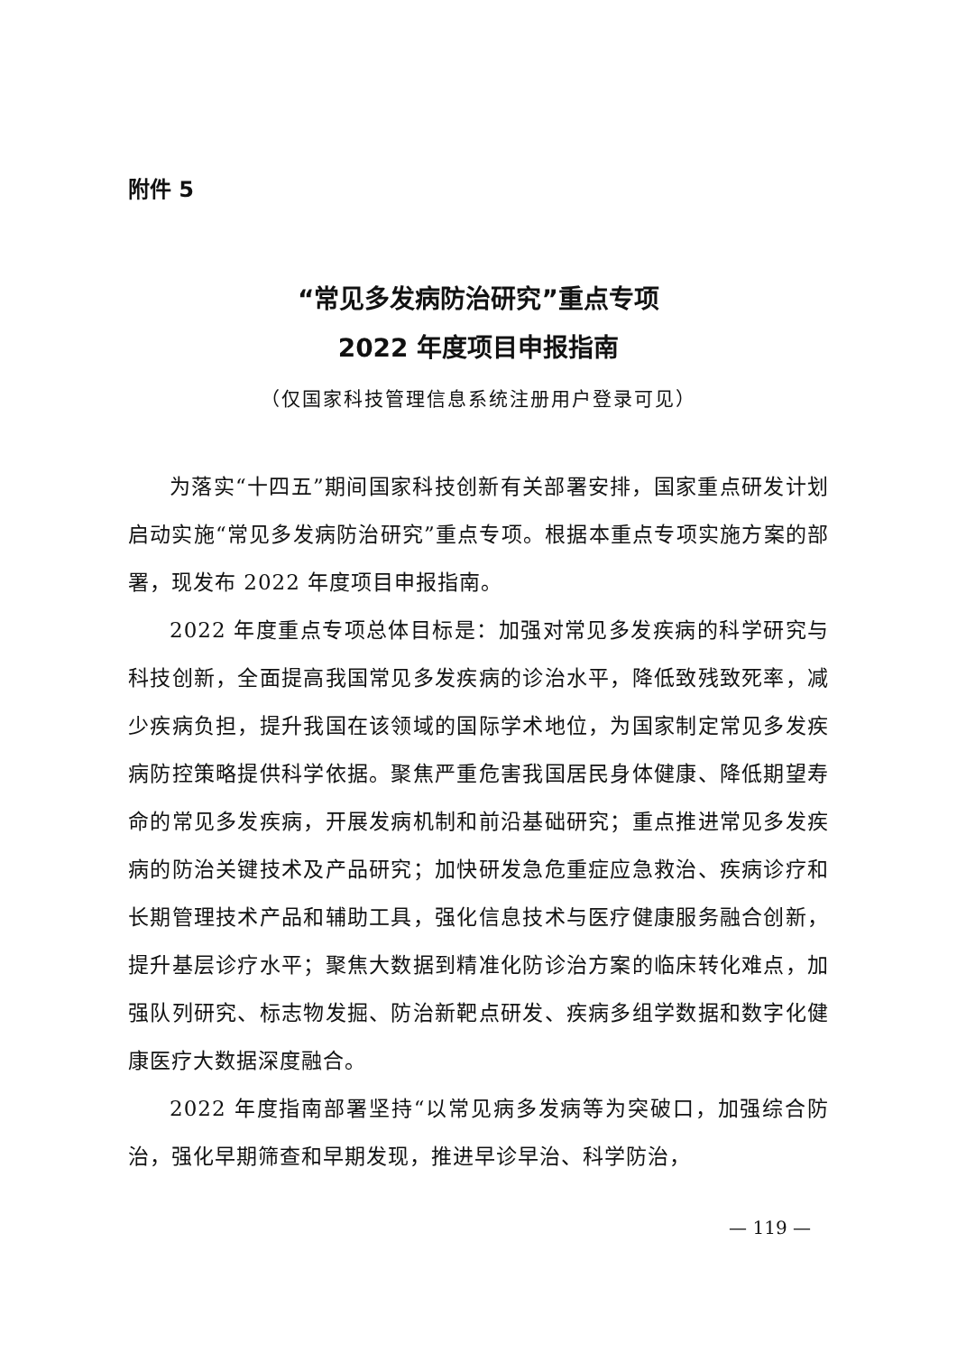附件 5
“常见多发病防治研究”重点专项
2022 年度项目申报指南
（仅国家科技管理信息系统注册用户登录可见）
为落实“十四五”期间国家科技创新有关部署安排，国家重点研发计划启动实施“常见多发病防治研究”重点专项。根据本重点专项实施方案的部署，现发布 2022 年度项目申报指南。
2022 年度重点专项总体目标是：加强对常见多发疾病的科学研究与科技创新，全面提高我国常见多发疾病的诊治水平，降低致残致死率，减少疾病负担，提升我国在该领域的国际学术地位，为国家制定常见多发疾病防控策略提供科学依据。聚焦严重危害我国居民身体健康、降低期望寿命的常见多发疾病，开展发病机制和前沿基础研究；重点推进常见多发疾病的防治关键技术及产品研究；加快研发急危重症应急救治、疾病诊疗和长期管理技术产品和辅助工具，强化信息技术与医疗健康服务融合创新，提升基层诊疗水平；聚焦大数据到精准化防诊治方案的临床转化难点，加强队列研究、标志物发掘、防治新靶点研发、疾病多组学数据和数字化健康医疗大数据深度融合。
2022 年度指南部署坚持“以常见病多发病等为突破口，加强综合防治，强化早期筛查和早期发现，推进早诊早治、科学防治，
— 119 —